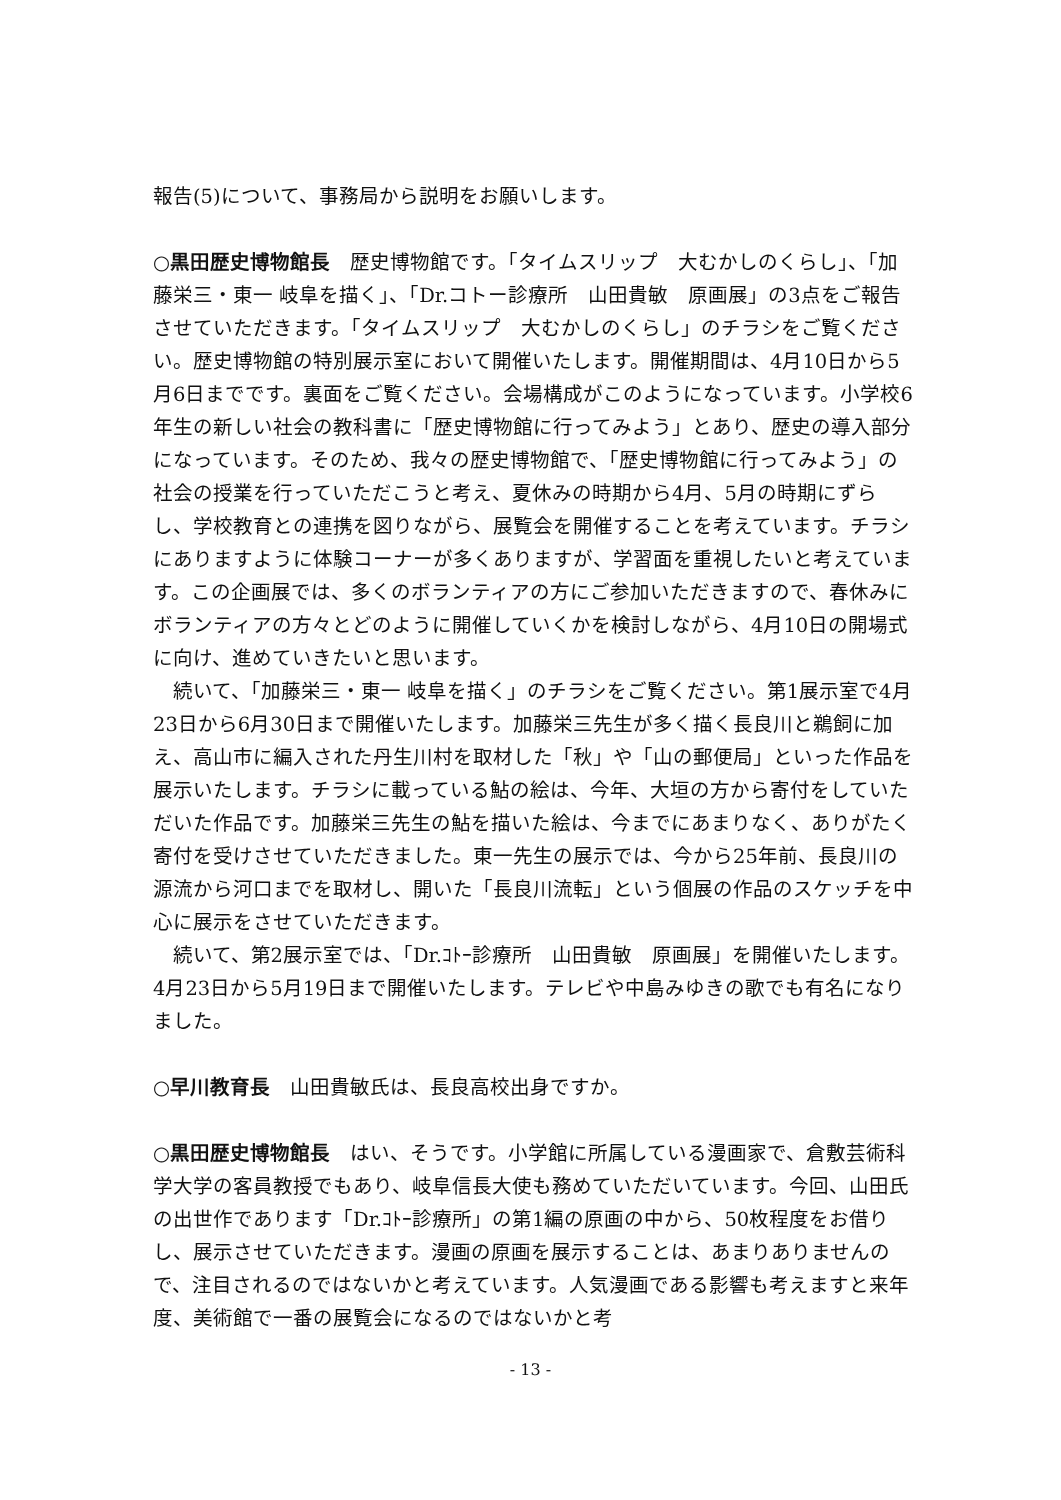報告(5)について、事務局から説明をお願いします。
○黒田歴史博物館長　歴史博物館です。「タイムスリップ　大むかしのくらし」、「加藤栄三・東一 岐阜を描く」、「Dr.コトー診療所　山田貴敏　原画展」の3点をご報告させていただきます。「タイムスリップ　大むかしのくらし」のチラシをご覧ください。歴史博物館の特別展示室において開催いたします。開催期間は、4月10日から5月6日までです。裏面をご覧ください。会場構成がこのようになっています。小学校6年生の新しい社会の教科書に「歴史博物館に行ってみよう」とあり、歴史の導入部分になっています。そのため、我々の歴史博物館で、「歴史博物館に行ってみよう」の社会の授業を行っていただこうと考え、夏休みの時期から4月、5月の時期にずらし、学校教育との連携を図りながら、展覧会を開催することを考えています。チラシにありますように体験コーナーが多くありますが、学習面を重視したいと考えています。この企画展では、多くのボランティアの方にご参加いただきますので、春休みにボランティアの方々とどのように開催していくかを検討しながら、4月10日の開場式に向け、進めていきたいと思います。
続いて、「加藤栄三・東一 岐阜を描く」のチラシをご覧ください。第1展示室で4月23日から6月30日まで開催いたします。加藤栄三先生が多く描く長良川と鵜飼に加え、高山市に編入された丹生川村を取材した「秋」や「山の郵便局」といった作品を展示いたします。チラシに載っている鮎の絵は、今年、大垣の方から寄付をしていただいた作品です。加藤栄三先生の鮎を描いた絵は、今までにあまりなく、ありがたく寄付を受けさせていただきました。東一先生の展示では、今から25年前、長良川の源流から河口までを取材し、開いた「長良川流転」という個展の作品のスケッチを中心に展示をさせていただきます。
続いて、第2展示室では、「Dr.ｺﾄｰ診療所　山田貴敏　原画展」を開催いたします。4月23日から5月19日まで開催いたします。テレビや中島みゆきの歌でも有名になりました。
○早川教育長　山田貴敏氏は、長良高校出身ですか。
○黒田歴史博物館長　はい、そうです。小学館に所属している漫画家で、倉敷芸術科学大学の客員教授でもあり、岐阜信長大使も務めていただいています。今回、山田氏の出世作であります「Dr.ｺﾄｰ診療所」の第1編の原画の中から、50枚程度をお借りし、展示させていただきます。漫画の原画を展示することは、あまりありませんので、注目されるのではないかと考えています。人気漫画である影響も考えますと来年度、美術館で一番の展覧会になるのではないかと考
- 13 -